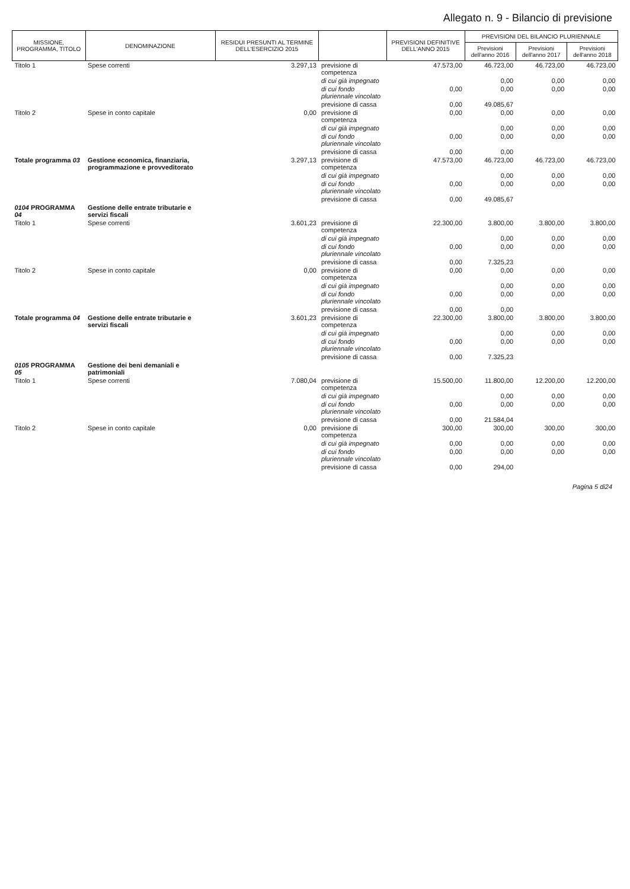Allegato n. 9 - Bilancio di previsione
| MISSIONE, PROGRAMMA, TITOLO | DENOMINAZIONE | RESIDUI PRESUNTI AL TERMINE DELL'ESERCIZIO 2015 | | PREVISIONI DEFINITIVE DELL'ANNO 2015 | PREVISIONI DEL BILANCIO PLURIENNALE | | |
| --- | --- | --- | --- | --- | --- | --- | --- |
| | | | | | Previsioni dell'anno 2016 | Previsioni dell'anno 2017 | Previsioni dell'anno 2018 |
| Titolo 1 | Spese correnti | 3.297,13 | previsione di competenza | 47.573,00 | 46.723,00 | 46.723,00 | 46.723,00 |
| | | | di cui già impegnato | | 0,00 | 0,00 | 0,00 |
| | | | di cui fondo pluriennale vincolato | 0,00 | 0,00 | 0,00 | 0,00 |
| | | | previsione di cassa | 0,00 | 49.085,67 | | |
| Titolo 2 | Spese in conto capitale | 0,00 | previsione di competenza | 0,00 | 0,00 | 0,00 | 0,00 |
| | | | di cui già impegnato | | 0,00 | 0,00 | 0,00 |
| | | | di cui fondo pluriennale vincolato | 0,00 | 0,00 | 0,00 | 0,00 |
| | | | previsione di cassa | 0,00 | 0,00 | | |
| Totale programma 03 | Gestione economica, finanziaria, programmazione e provveditorato | 3.297,13 | previsione di competenza | 47.573,00 | 46.723,00 | 46.723,00 | 46.723,00 |
| | | | di cui già impegnato | | 0,00 | 0,00 | 0,00 |
| | | | di cui fondo pluriennale vincolato | 0,00 | 0,00 | 0,00 | 0,00 |
| | | | previsione di cassa | 0,00 | 49.085,67 | | |
| 0104 PROGRAMMA 04 | Gestione delle entrate tributarie e servizi fiscali | | | | | | |
| Titolo 1 | Spese correnti | 3.601,23 | previsione di competenza | 22.300,00 | 3.800,00 | 3.800,00 | 3.800,00 |
| | | | di cui già impegnato | | 0,00 | 0,00 | 0,00 |
| | | | di cui fondo pluriennale vincolato | 0,00 | 0,00 | 0,00 | 0,00 |
| | | | previsione di cassa | 0,00 | 7.325,23 | | |
| Titolo 2 | Spese in conto capitale | 0,00 | previsione di competenza | 0,00 | 0,00 | 0,00 | 0,00 |
| | | | di cui già impegnato | | 0,00 | 0,00 | 0,00 |
| | | | di cui fondo pluriennale vincolato | 0,00 | 0,00 | 0,00 | 0,00 |
| | | | previsione di cassa | 0,00 | 0,00 | | |
| Totale programma 04 | Gestione delle entrate tributarie e servizi fiscali | 3.601,23 | previsione di competenza | 22.300,00 | 3.800,00 | 3.800,00 | 3.800,00 |
| | | | di cui già impegnato | | 0,00 | 0,00 | 0,00 |
| | | | di cui fondo pluriennale vincolato | 0,00 | 0,00 | 0,00 | 0,00 |
| | | | previsione di cassa | 0,00 | 7.325,23 | | |
| 0105 PROGRAMMA 05 | Gestione dei beni demaniali e patrimoniali | | | | | | |
| Titolo 1 | Spese correnti | 7.080,04 | previsione di competenza | 15.500,00 | 11.800,00 | 12.200,00 | 12.200,00 |
| | | | di cui già impegnato | | 0,00 | 0,00 | 0,00 |
| | | | di cui fondo pluriennale vincolato | 0,00 | 0,00 | 0,00 | 0,00 |
| | | | previsione di cassa | 0,00 | 21.584,04 | | |
| Titolo 2 | Spese in conto capitale | 0,00 | previsione di competenza | 300,00 | 300,00 | 300,00 | 300,00 |
| | | | di cui già impegnato | 0,00 | 0,00 | 0,00 | 0,00 |
| | | | di cui fondo pluriennale vincolato | 0,00 | 0,00 | 0,00 | 0,00 |
| | | | previsione di cassa | 0,00 | 294,00 | | |
Pagina 5 di24